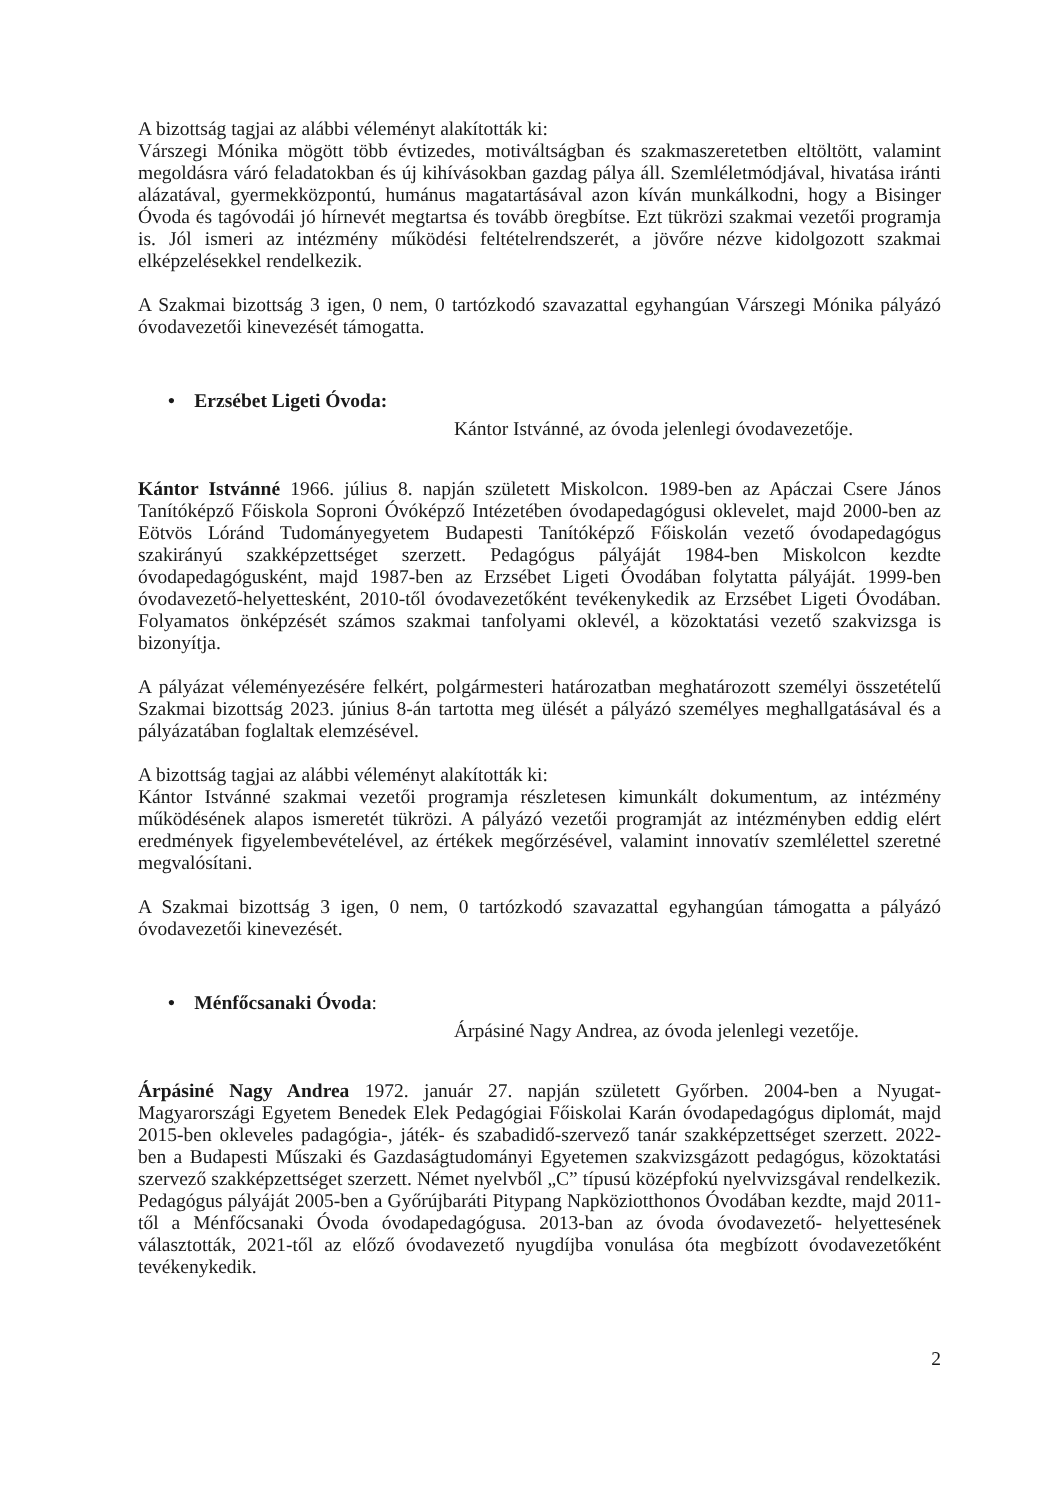A bizottság tagjai az alábbi véleményt alakították ki:
Várszegi Mónika mögött több évtizedes, motiváltságban és szakmaszeretetben eltöltött, valamint megoldásra váró feladatokban és új kihívásokban gazdag pálya áll. Szemléletmódjával, hivatása iránti alázatával, gyermekközpontú, humánus magatartásával azon kíván munkálkodni, hogy a Bisinger Óvoda és tagóvodái jó hírnevét megtartsa és tovább öregbítse. Ezt tükrözi szakmai vezetői programja is. Jól ismeri az intézmény működési feltételrendszerét, a jövőre nézve kidolgozott szakmai elképzelésekkel rendelkezik.
A Szakmai bizottság 3 igen, 0 nem, 0 tartózkodó szavazattal egyhangúan Várszegi Mónika pályázó óvodavezetői kinevezését támogatta.
• Erzsébet Ligeti Óvoda:
Kántor Istvánné, az óvoda jelenlegi óvodavezetője.
Kántor Istvánné 1966. július 8. napján született Miskolcon. 1989-ben az Apáczai Csere János Tanítóképző Főiskola Soproni Óvóképző Intézetében óvodapedagógusi oklevelet, majd 2000-ben az Eötvös Lóránd Tudományegyetem Budapesti Tanítóképző Főiskolán vezető óvodapedagógus szakirányú szakképzettséget szerzett. Pedagógus pályáját 1984-ben Miskolcon kezdte óvodapedagógusként, majd 1987-ben az Erzsébet Ligeti Óvodában folytatta pályáját. 1999-ben óvodavezető-helyettesként, 2010-től óvodavezetőként tevékenykedik az Erzsébet Ligeti Óvodában. Folyamatos önképzését számos szakmai tanfolyami oklevél, a közoktatási vezető szakvizsga is bizonyítja.
A pályázat véleményezésére felkért, polgármesteri határozatban meghatározott személyi összetételű Szakmai bizottság 2023. június 8-án tartotta meg ülését a pályázó személyes meghallgatásával és a pályázatában foglaltak elemzésével.
A bizottság tagjai az alábbi véleményt alakították ki:
Kántor Istvánné szakmai vezetői programja részletesen kimunkált dokumentum, az intézmény működésének alapos ismeretét tükrözi. A pályázó vezetői programját az intézményben eddig elért eredmények figyelembevételével, az értékek megőrzésével, valamint innovatív szemlélettel szeretné megvalósítani.
A Szakmai bizottság 3 igen, 0 nem, 0 tartózkodó szavazattal egyhangúan támogatta a pályázó óvodavezetői kinevezését.
• Ménfőcsanaki Óvoda:
Árpásiné Nagy Andrea, az óvoda jelenlegi vezetője.
Árpásiné Nagy Andrea 1972. január 27. napján született Győrben. 2004-ben a Nyugat-Magyarországi Egyetem Benedek Elek Pedagógiai Főiskolai Karán óvodapedagógus diplomát, majd 2015-ben okleveles padagógia-, játék- és szabadidő-szervező tanár szakképzettséget szerzett. 2022-ben a Budapesti Műszaki és Gazdaságtudományi Egyetemen szakvizsgázott pedagógus, közoktatási szervező szakképzettséget szerzett. Német nyelvből „C” típusú középfokú nyelvvizsgával rendelkezik. Pedagógus pályáját 2005-ben a Győrújbaráti Pitypang Napköziotthonos Óvodában kezdte, majd 2011-től a Ménfőcsanaki Óvoda óvodapedagógusa. 2013-ban az óvoda óvodavezető- helyettesének választották, 2021-től az előző óvodavezető nyugdíjba vonulása óta megbízott óvodavezetőként tevékenykedik.
2